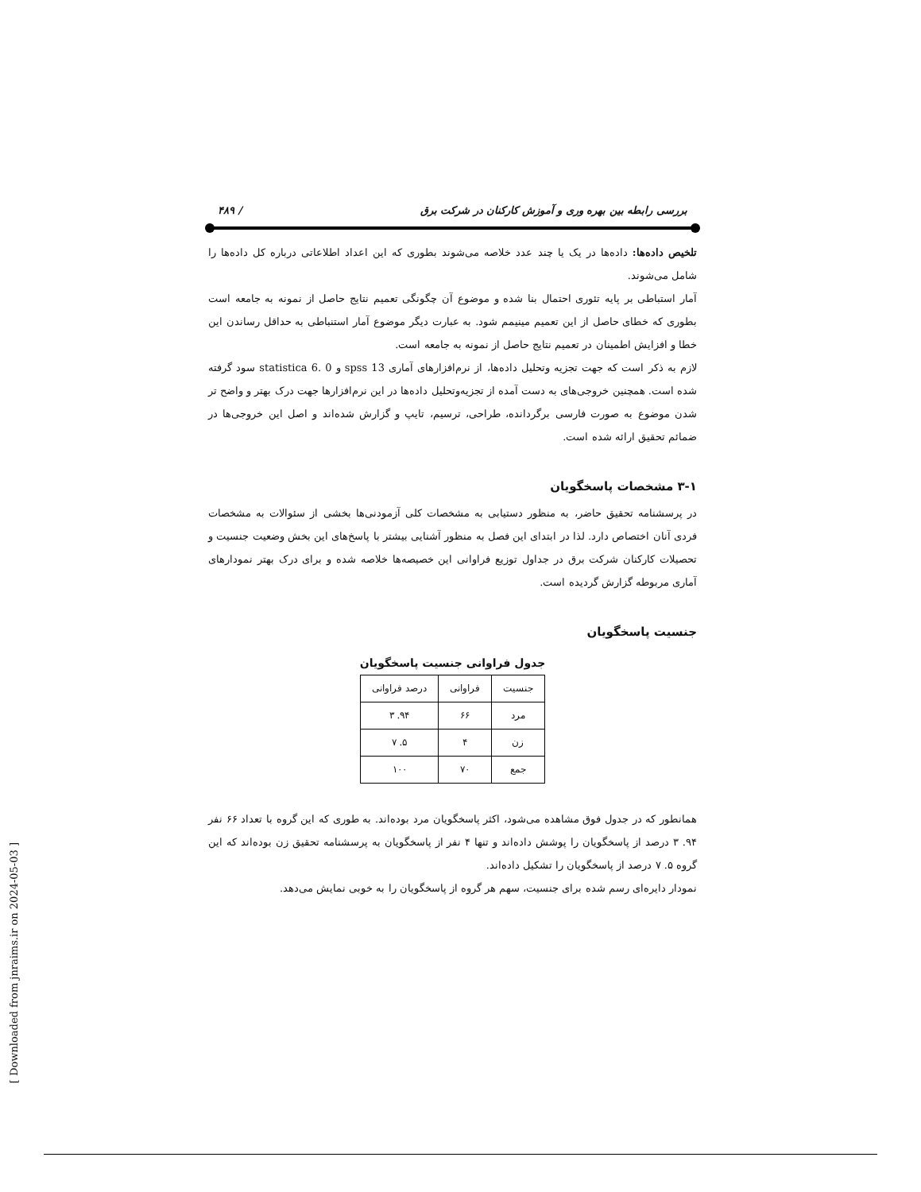بررسی رابطه بین بهره وری و آموزش کارکنان در شرکت برق / ۴۸۹
تلخیص داده‌ها: داده‌ها در یک یا چند عدد خلاصه می‌شوند بطوری که این اعداد اطلاعاتی درباره کل داده‌ها را شامل می‌شوند.
آمار استباطی بر پایه تئوری احتمال بنا شده و موضوع آن چگونگی تعمیم نتایج حاصل از نمونه به جامعه است بطوری که خطای حاصل از این تعمیم مینیمم شود. به عبارت دیگر موضوع آمار استنباطی به حداقل رساندن این خطا و افزایش اطمینان در تعمیم نتایج حاصل از نمونه به جامعه است.
لازم به ذکر است که جهت تجزیه وتحلیل داده‌ها، از نرم‌افزارهای آماری spss 13 و statistica 6. 0 سود گرفته شده است. همچنین خروجی‌های به دست آمده از تجزیه‌وتحلیل داده‌ها در این نرم‌افزارها جهت درک بهتر و واضح تر شدن موضوع به صورت فارسی برگردانده، طراحی، ترسیم، تایپ و گزارش شده‌اند و اصل این خروجی‌ها در ضمائم تحقیق ارائه شده است.
۳-۱ مشخصات پاسخگویان
در پرسشنامه تحقیق حاضر، به منظور دستیابی به مشخصات کلی آزمودنی‌ها بخشی از سئوالات به مشخصات فردی آنان اختصاص دارد. لذا در ابتدای این فصل به منظور آشنایی بیشتر با پاسخ‌های این بخش وضعیت جنسیت و تحصیلات کارکنان شرکت برق در جداول توزیع فراوانی این خصیصه‌ها خلاصه شده و برای درک بهتر نمودارهای آماری مربوطه گزارش گردیده است.
جنسیت پاسخگویان
جدول فراوانی جنسیت پاسخگویان
| جنسیت | فراوانی | درصد فراوانی |
| --- | --- | --- |
| مرد | ۶۶ | ۹۴. ۳ |
| زن | ۴ | ۵. ۷ |
| جمع | ۷۰ | ۱۰۰ |
همانطور که در جدول فوق مشاهده می‌شود، اکثر پاسخگویان مرد بوده‌اند. به طوری که این گروه با تعداد ۶۶ نفر ۹۴. ۳ درصد از پاسخگویان را پوشش داده‌اند و تنها ۴ نفر از پاسخگویان به پرسشنامه تحقیق زن بوده‌اند که این گروه ۵. ۷ درصد از پاسخگویان را تشکیل داده‌اند.
نمودار دایره‌ای رسم شده برای جنسیت، سهم هر گروه از پاسخگویان را به خوبی نمایش می‌دهد.
[ Downloaded from jnraims.ir on 2024-05-03 ]